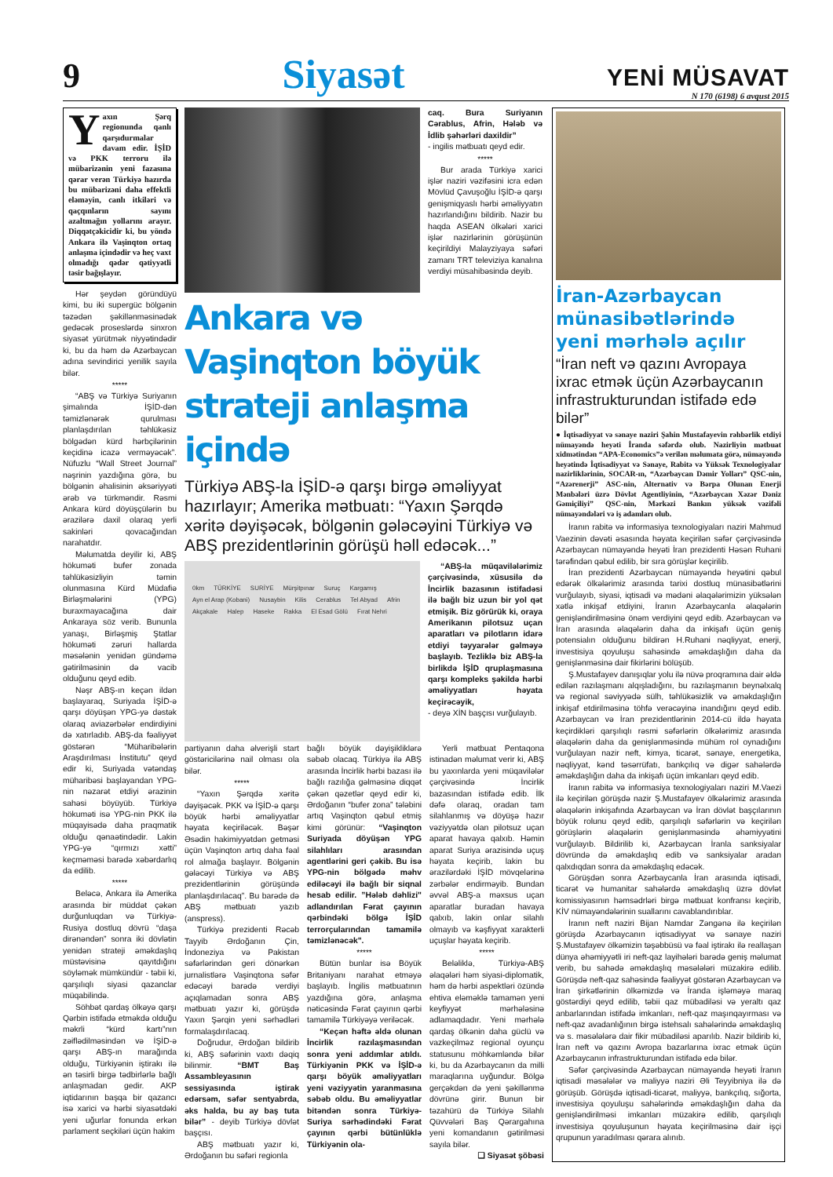9
Siyasət
YENİ MÜSAVAT
N 170 (6198) 6 avqust 2015
Yaxın Şərq regionunda qanlı qarşıdurmalar davam edir. İŞİD və PKK terroru ilə mübarizənin yeni fazasına qərar verən Türkiyə hazırda bu mübarizəni daha effektli eləməyin, canlı itkiləri və qaçqınların sayını azaltmağın yollarını arayır. Diqqətçəkicidir ki, bu yöndə Ankara ilə Vaşinqton ortaq anlaşma içindədir və heç vaxt olmadığı qədər qətiyyətli təsir bağışlayır.
Hər şeydən göründüyü kimi, bu iki supergüc bölgənin təzədən şəkillənməsinədək gedəcək proseslərdə sinxron siyasət yürütmək niyyətindədir ki, bu da həm də Azərbaycan adına sevindirici yenilik sayıla bilər.
*****
“ABŞ və Türkiyə Suriyanın şimalında İŞİD-dən təmizlənərək qurulması planlaşdırılan təhlükəsiz bölgədən kürd hərbçilərinin keçidinə icazə verməyəcək”. Nüfuzlu “Wall Street Journal” nəşrinin yazdığına görə, bu bölgənin əhalisinin əksəriyyəti ərəb və türkməndir. Rəsmi Ankara kürd döyüşçülərin bu ərazilərə daxil olaraq yerli sakinləri qovacağından narahatdır.
Məlumatda deyilir ki, ABŞ hökuməti bufer zonada təhlükəsizliyin təmin olunmasına Kürd Müdafiə Birləşmələrini (YPG) buraxmayacağına dair Ankaraya söz verib. Bununla yanaşı, Birləşmiş Ştatlar hökuməti zəruri hallarda məsələnin yenidən gündəmə gətirilməsinin də vacib olduğunu qeyd edib.
Nəşr ABŞ-ın keçən ildən başlayaraq, Suriyada İŞİD-ə qarşı döyüşən YPG-yə dəstək olaraq aviazərbələr endirdiyini də xatırladıb. ABŞ-da fəaliyyət göstərən “Müharibələrin Araşdırılması İnstitutu” qeyd edir ki, Suriyada vətəndaş müharibəsi başlayandan YPG-nin nəzarət etdiyi ərazinin sahəsi böyüyüb. Türkiyə hökuməti isə YPG-nin PKK ilə müqayisədə daha praqmatik olduğu qənaətindədir. Lakin YPG-yə “qırmızı xətti” keçməməsi barədə xəbərdarlıq da edilib.
*****
Beləcə, Ankara ilə Amerika arasında bir müddət çəkən durğunluqdan və Türkiyə-Rusiya dostluq dövrü “daşa dirənəndən” sonra iki dövlətin yenidən strateji əməkdaşlıq müstəvisinə qayıtdığını söyləmək mümkündür - təbii ki, qarşılıqlı siyasi qazanclar müqabilində.
Söhbət qardaş ölkəyə qarşı Qərbin istifadə etməkdə olduğu məkrli “kürd kartı”nın zəiflədilməsindən və İŞİD-ə qarşı ABŞ-ın marağında olduğu, Türkiyənin iştirakı ilə ən təsirli birgə tədbirlərlə bağlı anlaşmadan gedir. AKP iqtidarının başqa bir qazancı isə xarici və hərbi siyasətdəki yeni uğurlar fonunda erkən parlament seçkiləri üçün hakim
caq. Bura Suriyanın Cərablus, Afrin, Hələb və İdlib şəhərləri daxildir”
- ingilis mətbuatı qeyd edir.
*****
Bur arada Türkiyə xarici işlər naziri vəzifəsini icra edən Mövlüd Çavuşoğlu İŞİD-ə qarşı genişmiqyaslı hərbi əməliyyatın hazırlandığını bildirib. Nazir bu haqda ASEAN ölkələri xarici işlər nazirlərinin görüşünün keçirildiyi Malayziyaya səfəri zamanı TRT televiziya kanalına verdiyi müsahibəsində deyib.
Ankara və Vaşinqton böyük strateji anlaşma içində
Türkiyə ABŞ-la İŞİD-ə qarşı birgə əməliyyat hazırlayır; Amerika mətbuatı: “Yaxın Şərqdə xəritə dəyişəcək, bölgənin gələcəyini Türkiyə və ABŞ prezidentlərinin görüşü həll edəcək...”
0km TÜRKİYE SURİYE Mürşitpınar Suruç Kargamış Ayn el Arap (Kobani) Nusaybin Kilis Cerablus Tel Abyad Afrin Akçakale Halep Haseke Rakka El Esad Gölü Fırat Nehri
“ABŞ-la müqavilələrimiz çərçivəsində, xüsusilə də İncirlik bazasının istifadəsi ilə bağlı biz uzun bir yol qət etmişik. Biz görürük ki, oraya Amerikanın pilotsuz uçan aparatları və pilotların idarə etdiyi təyyarələr gəlməyə başlayıb. Tezliklə biz ABŞ-la birlikdə İŞİD qruplaşmasına qarşı kompleks şəkildə hərbi əməliyyatları həyata keçirəcəyik,
- deyə XİN başçısı vurğulayıb.
partiyanın daha əlverişli start göstəricilərinə nail olması ola bilər.
*****
“Yaxın Şərqdə xəritə dəyişəcək. PKK və İŞİD-ə qarşı böyük hərbi əməliyyatlar həyata keçiriləcək. Bəşər Əsədin hakimiyyətdən getməsi üçün Vaşinqton artıq daha fəal rol almağa başlayır. Bölgənin gələcəyi Türkiyə və ABŞ prezidentlərinin görüşündə planlaşdırılacaq”. Bu barədə də ABŞ mətbuatı yazıb (anspress).
Türkiyə prezidenti Rəcəb Tayyib Ərdoğanın Çin, İndoneziya və Pakistan səfərlərindən geri dönərkən jurnalistlərə Vaşinqtona səfər edəcəyi barədə verdiyi açıqlamadan sonra ABŞ mətbuatı yazır ki, görüşdə Yaxın Şərqin yeni sərhədləri formalaşdırılacaq.
Doğrudur, Ərdoğan bildirib ki, ABŞ səfərinin vaxtı dəqiq bilinmir. “BMT Baş Assambleyasının sessiyasında iştirak edərsəm, səfər sentyabrda, əks halda, bu ay baş tuta bilər” - deyib Türkiyə dövlət başçısı.
ABŞ mətbuatı yazır ki, Ərdoğanın bu səfəri regionla
bağlı böyük dəyişikliklərə səbəb olacaq. Türkiyə ilə ABŞ arasında İncirlik hərbi bazası ilə bağlı razılığa gəlməsinə diqqət çəkən qəzetlər qeyd edir ki, Ərdoğanın “bufer zona” tələbini artıq Vaşinqton qəbul etmiş kimi görünür: “Vaşinqton Suriyada döyüşən YPG silahlıları arasından agentlərini geri çəkib. Bu isə YPG-nin bölgədə məhv ediləcəyi ilə bağlı bir siqnal hesab edilir. ”Hələb dəhlizi" adlandırılan Fərat çayının qərbindəki bölgə İŞİD terrorçularından tamamilə təmizlənəcək".
*****
Bütün bunlar isə Böyük Britaniyanı narahat etməyə başlayıb. İngilis mətbuatının yazdığına görə, anlaşma nəticəsində Fərat çayının qərbi tamamilə Türkiyəyə veriləcək.
“Keçən həftə əldə olunan İncirlik razılaşmasından sonra yeni addımlar atıldı. Türkiyənin PKK və İŞİD-ə qarşı böyük əməliyyatları yeni vəziyyətin yaranmasına səbəb oldu. Bu əməliyyatlar bitəndən sonra Türkiyə-Suriya sərhədindəki Fərat çayının qərbi bütünlüklə Türkiyənin ola-
Yerli mətbuat Pentaqona istinadən məlumat verir ki, ABŞ bu yaxınlarda yeni müqavilələr çərçivəsində İncirlik bazasından istifadə edib. İlk dəfə olaraq, oradan tam silahlanmış və döyüşə hazır vəziyyətdə olan pilotsuz uçan aparat havaya qalxıb. Həmin aparat Suriya ərazisində uçuş həyata keçirib, lakin bu ərazilərdəki İŞİD mövqelərinə zərbələr endirməyib. Bundan əvvəl ABŞ-a məxsus uçan aparatlar buradan havaya qalxıb, lakin onlar silahlı olmayıb və kəşfiyyat xarakterli uçuşlar həyata keçirib.
*****
Beləliklə, Türkiyə-ABŞ əlaqələri həm siyasi-diplomatik, həm də hərbi aspektləri özündə ehtiva eləməklə tamamən yeni keyfiyyət mərhələsinə adlamaqdadır. Yeni mərhələ qardaş ölkənin daha güclü və vazkeçilməz regional oyunçu statusunu möhkəmləndə bilər ki, bu da Azərbaycanın da milli maraqlarına uyğundur. Bölgə gerçəkdən də yeni şəkillənmə dövrünə girir. Bunun bir təzahürü də Türkiyə Silahlı Qüvvələri Baş Qərargahına yeni komandanın gətirilməsi sayıla bilər.
❑ Siyasət şöbəsi
İran-Azərbaycan münasibətlərində yeni mərhələ açılır
“İran neft və qazını Avropaya ixrac etmək üçün Azərbaycanın infrastrukturundan istifadə edə bilər”
● İqtisadiyyat və sənaye naziri Şahin Mustafayevin rəhbərlik etdiyi nümayəndə heyəti İranda səfərdə olub. Nazirliyin mətbuat xidmətindən “APA-Economics”ə verilən məlumata görə, nümayəndə heyətində İqtisadiyyat və Sənaye, Rabitə və Yüksək Texnologiyalar nazirliklərinin, SOCAR-ın, “Azərbaycan Dəmir Yolları” QSC-nin, “Azərenerji” ASC-nin, Alternativ və Bərpa Olunan Enerji Mənbələri üzrə Dövlət Agentliyinin, “Azərbaycan Xəzər Dəniz Gəmiçiliyi” QSC-nin, Mərkəzi Bankın yüksək vəzifəli nümayəndələri və iş adamları olub.
İranın rabitə və informasiya texnologiyaları naziri Mahmud Vaezinin dəvəti əsasında həyata keçirilən səfər çərçivəsində Azərbaycan nümayəndə heyəti İran prezidenti Həsən Ruhani tərəfindən qəbul edilib, bir sıra görüşlər keçirilib.
İran prezidenti Azərbaycan nümayəndə heyətini qəbul edərək ölkələrimiz arasında tarixi dostluq münasibətlərini vurğulayıb, siyasi, iqtisadi və mədəni əlaqələrimizin yüksələn xətlə inkişaf etdiyini, İranın Azərbaycanla əlaqələrin genişləndirilməsinə önəm verdiyini qeyd edib. Azərbaycan və İran arasında əlaqələrin daha da inkişafı üçün geniş potensialın olduğunu bildirən H.Ruhani nəqliyyat, enerji, investisiya qoyuluşu sahəsində əməkdaşlığın daha da genişlənməsinə dair fikirlərini bölüşüb.
Ş.Mustafayev danışıqlar yolu ilə nüvə proqramına dair əldə edilən razılaşmanı alqışladığını, bu razılaşmanın beynəlxalq və regional səviyyədə sülh, təhlükəsizlik və əməkdaşlığın inkişaf etdirilməsinə töhfə verəcəyinə inandığını qeyd edib. Azərbaycan və İran prezidentlərinin 2014-cü ildə həyata keçirdikləri qarşılıqlı rəsmi səfərlərin ölkələrimiz arasında əlaqələrin daha da genişlənməsində mühüm rol oynadığını vurğulayan nazir neft, kimya, ticarət, sənaye, energetika, nəqliyyat, kənd təsərrüfatı, bankçılıq və digər sahələrdə əməkdaşlığın daha da inkişafı üçün imkanları qeyd edib.
İranın rabitə və informasiya texnologiyaları naziri M.Vaezi ilə keçirilən görüşdə nazir Ş.Mustafayev ölkələrimiz arasında əlaqələrin inkişafında Azərbaycan və İran dövlət başçılarının böyük rolunu qeyd edib, qarşılıqlı səfərlərin və keçirilən görüşlərin əlaqələrin genişlənməsində əhəmiyyətini vurğulayıb. Bildirilib ki, Azərbaycan İranla sanksiyalar dövründə də əməkdaşlıq edib və sanksiyalar aradan qalxdıqdan sonra da əməkdaşlıq edəcək.
Görüşdən sonra Azərbaycanla İran arasında iqtisadi, ticarət və humanitar sahələrdə əməkdaşlıq üzrə dövlət komissiyasının həmsədrləri birgə mətbuat konfransı keçirib, KİV nümayəndələrinin suallarını cavablandırıblar.
İranın neft naziri Bijan Namdar Zəngənə ilə keçirilən görüşdə Azərbaycanın iqtisadiyyat və sənaye naziri Ş.Mustafayev ölkəmizin təşəbbüsü və fəal iştirakı ilə reallaşan dünya əhəmiyyətli iri neft-qaz layihələri barədə geniş məlumat verib, bu sahədə əməkdaşlıq məsələləri müzakirə edilib. Görüşdə neft-qaz sahəsində fəaliyyət göstərən Azərbaycan və İran şirkətlərinin ölkəmizdə və İranda işləməyə maraq göstərdiyi qeyd edilib, təbii qaz mübadiləsi və yeraltı qaz anbarlarından istifadə imkanları, neft-qaz maşınqayırması və neft-qaz avadanlığının birgə istehsalı sahələrində əməkdaşlıq və s. məsələlərə dair fikir mübadiləsi aparılıb. Nazir bildirib ki, İran neft və qazını Avropa bazarlarına ixrac etmək üçün Azərbaycanın infrastrukturundan istifadə edə bilər.
Səfər çərçivəsində Azərbaycan nümayəndə heyəti İranın iqtisadi məsələlər və maliyyə naziri Əli Teyyibniya ilə də görüşüb. Görüşdə iqtisadi-ticarət, maliyyə, bankçılıq, sığorta, investisiya qoyuluşu sahələrində əməkdaşlığın daha da genişləndirilməsi imkanları müzakirə edilib, qarşılıqlı investisiya qoyuluşunun həyata keçirilməsinə dair işçi qrupunun yaradılması qərara alınıb.